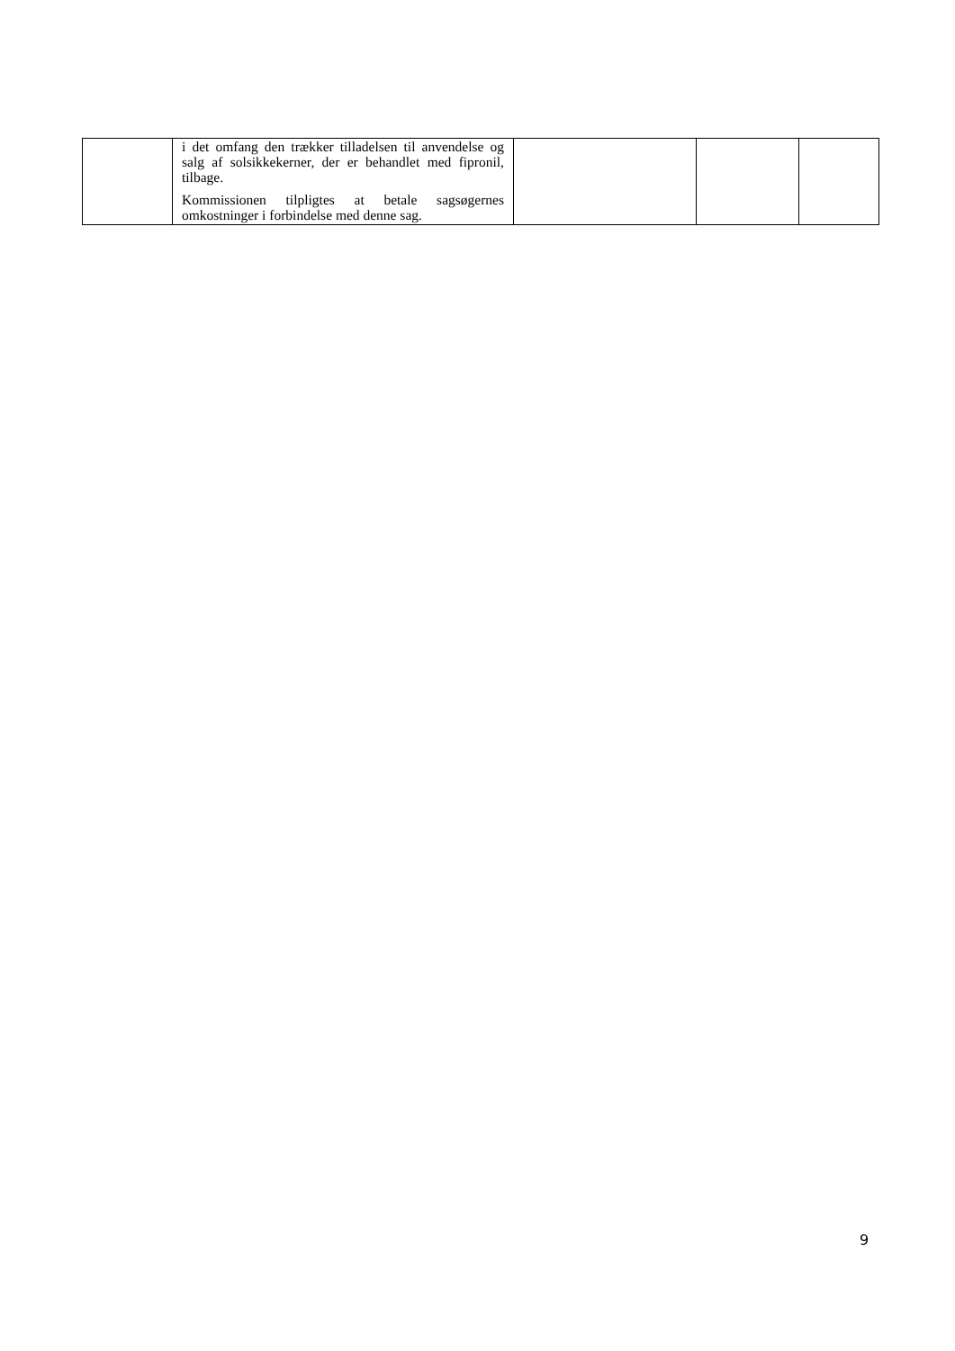| | i det omfang den trækker tilladelsen til anvendelse og salg af solsikkekerner, der er behandlet med fipronil, tilbage. Kommissionen tilpligtes at betale sagsøgernes omkostninger i forbindelse med denne sag. | | | |
9